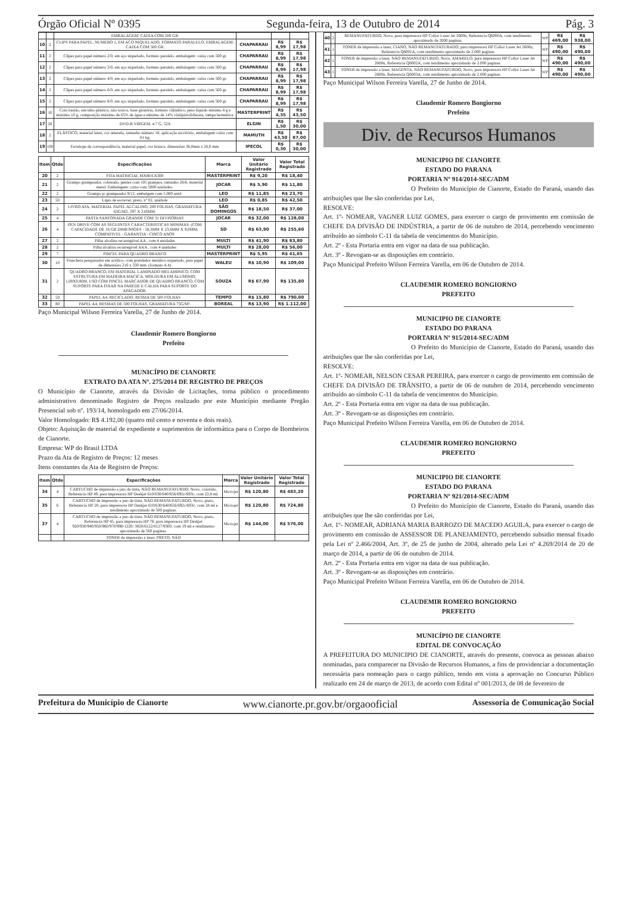Órgão Oficial Nº 0395 Segunda-feira, 13 de Outubro de 2014 Pág. 3
| | | EMBALAGEM: CAIXA COM 500 GR. | | | |
| 10 | 2 | CLIPS PARA PAPEL, NUMERO 1, EM ACO NIQUELADO, FORMATO PARALELO, EMBALAGEM: CAIXA COM 500 GR. | CHAPARRAU | R$ 8,99 | R$ 17,98 |
| 11 | 2 | Clipes para papel número 2/0, em aço niquelado, formato paralelo, embalagem: caixa com 500 gr. | CHAPARRAU | R$ 8,99 | R$ 17,98 |
| 12 | 2 | Clipes para papel número 3/0, em aço niquelado, formato paralelo, embalagem: caixa com 500 gr. | CHAPARRAU | R$ 8,99 | R$ 17,98 |
| 13 | 2 | Clipes para papel número 4/0, em aço niquelado, formato paralelo, embalagem: caixa com 500 gr. | CHAPARRAU | R$ 8,99 | R$ 17,98 |
| 14 | 2 | Clipes para papel número 6/0, em aço niquelado, formato paralelo, embalagem: caixa com 500 gr. | CHAPARRAU | R$ 8,99 | R$ 17,98 |
| 15 | 2 | Clipes para papel número 8/0, em aço niquelado, formato paralelo, embalagem: caixa com 500 gr. | CHAPARRAU | R$ 8,99 | R$ 17,98 |
| 16 | 10 | Cola bastão, em tubo plástico, não toxica, base giratória, formato cilíndrico, peso líquido mínimo 8 g e máximo 10 g, composição máximo de 65% de água e mínimo de 14% vinilpirrolidinona, tampa hermética. | MASTERPRINT | R$ 4,35 | R$ 43,50 |
| 17 | 20 | DVD-R VIRGEM, 4.7 G, 52X | ELGIN | R$ 1,50 | R$ 30,00 |
| 18 | 2 | ELÁSTICO, material latex, cor amarela, tamanho número 18, aplicação escritório, embalagem caixa com 01 kg. | MAMUTH | R$ 43,50 | R$ 87,00 |
| 19 | 100 | Envelope de correspondência, material papel, cor branca, dimensões 36,0mm x 26,0 mm. | IPECOL | R$ 0,30 | R$ 30,00 |
| Item | Qtde | Especificações | Marca | Valor Unitário Registrado | Valor Total Registrado |
| --- | --- | --- | --- | --- | --- |
| 20 | 2 | FITA MATRICIAL MX80/LX300 | MASTERPRINT | R$ 9,20 | R$ 18,40 |
| 21 | 2 | Grampo grampeador, cobreado, pentes com 105 grampos, tamanho 26/6, material metal. Embalagem: caixa com 5000 unidades. | JOCAR | R$ 5,90 | R$ 11,80 |
| 22 | 2 | Grampo p/ grampeador 9/12, embalgem com 5.000 unid. | LEO | R$ 11,85 | R$ 23,70 |
| 23 | 50 | Lápis de escrever, preto, nº 02, unidade | LEO | R$ 0,85 | R$ 42,50 |
| 24 | 2 | LIVRO ATA, MATERIAL PAPEL ALCALINO, 200 FOLHAS, GRAMATURA 63G/M2, 297 X 210MM. | SÃO DOMINGOS | R$ 18,50 | R$ 37,00 |
| 25 | 4 | PASTA SANFONADA GRANDE COM 31 DIVISÓRIAS | JOCAR | R$ 32,00 | R$ 128,00 |
| 26 | 4 | PEN DRIVE COM AS SEGUINTES CARACTERISTICAS MINIMAS: (COM CAPACIDADE DE 16 GB DIMENSOES - 58,3MM X 23,6MM X 9,0MM; COMPATIVEL - GARANTIA - CINCO ANOS | SD | R$ 63,90 | R$ 255,60 |
| 27 | 2 | Pilha alcalina recarregável AA , com 4 unidades | MULTI | R$ 41,90 | R$ 83,80 |
| 28 | 2 | Pilha alcalina recarregável AAA , com 4 unidades | MULTI | R$ 28,00 | R$ 56,00 |
| 29 | 7 | PINCEL PARA QUADRO BRANCO | MASTERPRINT | R$ 5,95 | R$ 41,65 |
| 30 | 10 | Prancheta pesquisador em acrílico, com prendedor metálico niquelado, para papel de dimensões 216 x 330 mm. (formato A 4) | WALEU | R$ 10,90 | R$ 109,00 |
| 31 | 2 | QUADRO BRANCO, EM MATERIAL LAMINADO MELAMINICO, COM ESTRUTURA EM MADEIRA MACICA, MOLDURA EM ALUMINIO, 1,00X0,80M, USO COM PINCEL MARCADOR DE QUADRO BRANCO, COM SUPORTE PARA FIXAR NA PAREDE E CALHA PARA SUPORTE DO APAGADOR. | SOUZA | R$ 67,90 | R$ 135,80 |
| 32 | 50 | PAPEL A4, RECICLADO, RESMA DE 500 FOLHAS | TEMPO | R$ 15,80 | R$ 790,00 |
| 33 | 80 | PAPEL A4, RESMAS DE 500 FOLHAS, GRAMATURA 75G/M². | BOREAL | R$ 13,90 | R$ 1.112,00 |
Paço Municipal Wilson Ferreira Varella, 27 de Junho de 2014.
Claudemir Romero Bongiorno
Prefeito
MUNICÍPIO DE CIANORTE
EXTRATO DA ATA Nº. 275/2014 DE REGISTRO DE PREÇOS
O Município de Cianorte, através da Divisão de Licitações, torna público o procedimento administrativo denominado Registro de Preços realizado por este Município mediante Pregão Presencial sob nº. 193/14, homologado em 27/06/2014.
Valor Homologado: R$ 4.192,00 (quatro mil cento e noventa e dois reais).
Objeto: Aquisição de material de expediente e suprimentos de informática para o Corpo de Bombeiros de Cianorte.
Empresa: WP do Brasil LTDA
Prazo da Ata de Registro de Preços: 12 meses
Itens constantes da Ata de Registro de Preços:
| Item | Qtde | Especificações | Marca | Valor Unitário Registrado | Valor Total Registrado |
| --- | --- | --- | --- | --- | --- |
| 34 | 4 | CARTUCHO de impressão a jato de tinta, NÃO REMANUFATURDO, Novo, colorido, Referencia HP 49, para impressora HP Deskjet 610/630/640/656/692c/693c, com 22,8 ml. | Microjet | R$ 120,80 | R$ 483,20 |
| 35 | 6 | CARTUCHO de impressão a jato de tinta, NÃO REMANUFATURDO, Novo, preto, Referencia HP 20, para impressora HP Deskjet 610/630/640/656/692c/693c, com 28 ml e rendimento aproximado de 500 paginas. | Microjet | R$ 120,80 | R$ 724,80 |
| 37 | 4 | CARTUCHO de impressão a jato de tinta, NÃO REMANUFATURDO, Novo, preto, Referencia HP 45, para impressora HP 78, para impressora HP Deskjet 920/930/940/950/960/970/990/1220/ 3820/6122/6127/9300, com 19 ml e rendimento aproximado de 560 paginas. | Microjet | R$ 144,00 | R$ 576,00 |
| | | TONER de impressão a laser, PRETO, NÃO | | | |
| 40 | 2 | REMANUFATURDO, Novo, para impressora HP Collor Laser Jet 2600n, Referencia Q6000A, com rendimento aproximado de 2000 paginas. | WP | R$ 469,00 | R$ 938,00 |
| 41 | 1 | TONER de impressão a laser, CIANO, NÃO REMANUFATURADO, para impressora HP Collor Laser Jet 2600n, Referencia Q6001A, com rendimento aproximado de 2.000 paginas | WP | R$ 490,00 | R$ 490,00 |
| 42 | 1 | TONER de impressão a laser, NÃO REMANUFATURDO, Novo, AMARELO, para impressora HP Collor Laser Jet 2600n, Referencia Q6002A, com rendimento aproximado de 2.000 paginas. | WP | R$ 490,00 | R$ 490,00 |
| 43 | 1 | TONER de impressão a laser, MAGENTA, NÃO REMANUFATURDO, Novo, para impressora HP Collor Laser Jet 2600n, Referencia Q6003A, com rendimento aproximado de 2.000 paginas. | WP | R$ 490,00 | R$ 490,00 |
Paço Municipal Wilson Ferreira Varella, 27 de Junho de 2014.
Claudemir Romero Bongiorno
Prefeito
Div. de Recursos Humanos
MUNICIPIO DE CIANORTE
ESTADO DO PARANA
PORTARIA Nº 914/2014-SEC/ADM
O Prefeito do Município de Cianorte, Estado do Paraná, usando das atribuições que lhe são conferidas por Lei,
RESOLVE:
Art. 1º- NOMEAR, VAGNER LUIZ GOMES, para exercer o cargo de provimento em comissão de CHEFE DA DIVISÃO DE INDÚSTRIA, a partir de 06 de outubro de 2014, percebendo vencimento atribuído ao símbolo C-11 da tabela de vencimentos do Município.
Art. 2º - Esta Portaria entra em vigor na data de sua publicação.
Art. 3º - Revogam-se as disposições em contrário.
Paço Municipal Prefeito Wilson Ferreira Varella, em 06 de Outubro de 2014.
CLAUDEMIR ROMERO BONGIORNO
PREFEITO
MUNICIPIO DE CIANORTE
ESTADO DO PARANA
PORTARIA Nº 915/2014-SEC/ADM
O Prefeito do Município de Cianorte, Estado do Paraná, usando das atribuições que lhe são conferidas por Lei,
RESOLVE:
Art. 1º- NOMEAR, NELSON CESAR PEREIRA, para exercer o cargo de provimento em comissão de CHEFE DA DIVISÃO DE TRÂNSITO, a partir de 06 de outubro de 2014, percebendo vencimento atribuído ao símbolo C-11 da tabela de vencimentos do Município.
Art. 2º - Esta Portaria entra em vigor na data de sua publicação.
Art. 3º - Revogam-se as disposições em contrário.
Paço Municipal Prefeito Wilson Ferreira Varella, em 06 de Outubro de 2014.
CLAUDEMIR ROMERO BONGIORNO
PREFEITO
MUNICIPIO DE CIANORTE
ESTADO DO PARANA
PORTARIA Nº 921/2014-SEC/ADM
O Prefeito do Município de Cianorte, Estado do Paraná, usando das atribuições que lhe são conferidas por Lei,
Art. 1º- NOMEAR, ADRIANA MARIA BARROZO DE MACEDO AGUILA, para exercer o cargo de provimento em comissão de ASSESSOR DE PLANEJAMENTO, percebendo subsidio mensal fixado pela Lei nº 2.466/2004, Art. 3º, de 25 de junho de 2004, alterado pela Lei nº 4.269/2014 de 20 de março de 2014, a partir de 06 de outubro de 2014.
Art. 2º - Esta Portaria entra em vigor na data de sua publicação.
Art. 3º - Revogam-se as disposições em contrário.
Paço Municipal Prefeito Wilson Ferreira Varella, em 06 de Outubro de 2014.
CLAUDEMIR ROMERO BONGIORNO
PREFEITO
MUNICÍPIO DE CIANORTE
EDITAL DE CONVOCAÇÃO
A PREFEITURA DO MUNICIPIO DE CIANORTE, através do presente, convoca as pessoas abaixo nominadas, para comparecer na Divisão de Recursos Humanos, a fins de providenciar a documentação necessária para nomeação para o cargo público, tendo em vista a aprovação no Concurso Público realizado em 24 de março de 2013, de acordo com Edital nº 001/2013, de 08 de fevereiro de
Prefeitura do Município de Cianorte www.cianorte.pr.gov.br/orgaooficial Assessoria de Comunicação Social